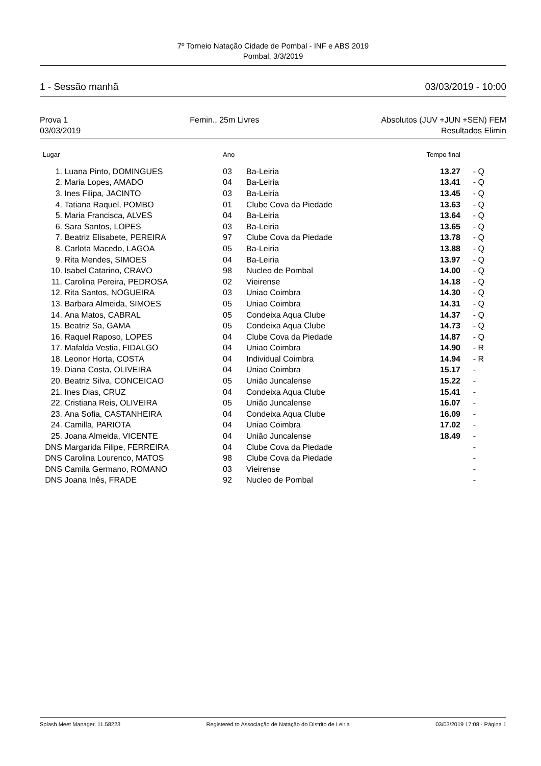7º Torneio Natação Cidade de Pombal - INF e ABS 2019
Pombal, 3/3/2019
1 - Sessão manhã 03/03/2019 - 10:00
Prova 1 Femin., 25m Livres Absolutos (JUV +JUN +SEN) FEM
03/03/2019 Resultados Elimin
| Lugar | | Ano | | Tempo final | | |
| --- | --- | --- | --- | --- | --- | --- |
| 1. | Luana Pinto, DOMINGUES | 03 | Ba-Leiria | 13.27 | - | Q |
| 2. | Maria Lopes, AMADO | 04 | Ba-Leiria | 13.41 | - | Q |
| 3. | Ines Filipa, JACINTO | 03 | Ba-Leiria | 13.45 | - | Q |
| 4. | Tatiana Raquel, POMBO | 01 | Clube Cova da Piedade | 13.63 | - | Q |
| 5. | Maria Francisca, ALVES | 04 | Ba-Leiria | 13.64 | - | Q |
| 6. | Sara Santos, LOPES | 03 | Ba-Leiria | 13.65 | - | Q |
| 7. | Beatriz Elisabete, PEREIRA | 97 | Clube Cova da Piedade | 13.78 | - | Q |
| 8. | Carlota Macedo, LAGOA | 05 | Ba-Leiria | 13.88 | - | Q |
| 9. | Rita Mendes, SIMOES | 04 | Ba-Leiria | 13.97 | - | Q |
| 10. | Isabel Catarino, CRAVO | 98 | Nucleo de Pombal | 14.00 | - | Q |
| 11. | Carolina Pereira, PEDROSA | 02 | Vieirense | 14.18 | - | Q |
| 12. | Rita Santos, NOGUEIRA | 03 | Uniao Coimbra | 14.30 | - | Q |
| 13. | Barbara Almeida, SIMOES | 05 | Uniao Coimbra | 14.31 | - | Q |
| 14. | Ana Matos, CABRAL | 05 | Condeixa Aqua Clube | 14.37 | - | Q |
| 15. | Beatriz Sa, GAMA | 05 | Condeixa Aqua Clube | 14.73 | - | Q |
| 16. | Raquel Raposo, LOPES | 04 | Clube Cova da Piedade | 14.87 | - | Q |
| 17. | Mafalda Vestia, FIDALGO | 04 | Uniao Coimbra | 14.90 | - | R |
| 18. | Leonor Horta, COSTA | 04 | Individual Coimbra | 14.94 | - | R |
| 19. | Diana Costa, OLIVEIRA | 04 | Uniao Coimbra | 15.17 | - | |
| 20. | Beatriz Silva, CONCEICAO | 05 | União Juncalense | 15.22 | - | |
| 21. | Ines Dias, CRUZ | 04 | Condeixa Aqua Clube | 15.41 | - | |
| 22. | Cristiana Reis, OLIVEIRA | 05 | União Juncalense | 16.07 | - | |
| 23. | Ana Sofia, CASTANHEIRA | 04 | Condeixa Aqua Clube | 16.09 | - | |
| 24. | Camilla, PARIOTA | 04 | Uniao Coimbra | 17.02 | - | |
| 25. | Joana Almeida, VICENTE | 04 | União Juncalense | 18.49 | - | |
| DNS | Margarida Filipe, FERREIRA | 04 | Clube Cova da Piedade | | - | |
| DNS | Carolina Lourenco, MATOS | 98 | Clube Cova da Piedade | | - | |
| DNS | Camila Germano, ROMANO | 03 | Vieirense | | - | |
| DNS | Joana Inês, FRADE | 92 | Nucleo de Pombal | | - | |
Splash Meet Manager, 11.58223 Registered to Associação de Natação do Distrito de Leiria 03/03/2019 17:08 - Página 1